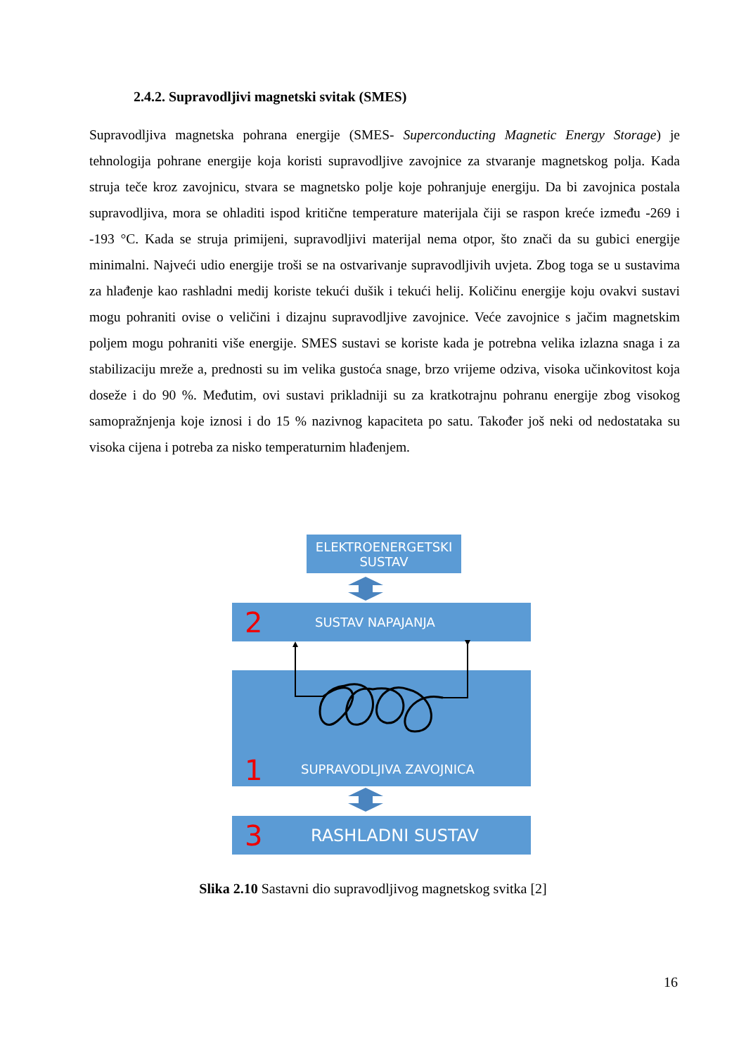2.4.2. Supravodljivi magnetski svitak (SMES)
Supravodljiva magnetska pohrana energije (SMES- Superconducting Magnetic Energy Storage) je tehnologija pohrane energije koja koristi supravodljive zavojnice za stvaranje magnetskog polja. Kada struja teče kroz zavojnicu, stvara se magnetsko polje koje pohranjuje energiju. Da bi zavojnica postala supravodljiva, mora se ohladiti ispod kritične temperature materijala čiji se raspon kreće između -269 i -193 °C. Kada se struja primijeni, supravodljivi materijal nema otpor, što znači da su gubici energije minimalni. Najveći udio energije troši se na ostvarivanje supravodljivih uvjeta. Zbog toga se u sustavima za hlađenje kao rashladni medij koriste tekući dušik i tekući helij. Količinu energije koju ovakvi sustavi mogu pohraniti ovise o veličini i dizajnu supravodljive zavojnice. Veće zavojnice s jačim magnetskim poljem mogu pohraniti više energije. SMES sustavi se koriste kada je potrebna velika izlazna snaga i za stabilizaciju mreže a, prednosti su im velika gustoća snage, brzo vrijeme odziva, visoka učinkovitost koja doseže i do 90 %. Međutim, ovi sustavi prikladniji su za kratkotrajnu pohranu energije zbog visokog samopražnjenja koje iznosi i do 15 % nazivnog kapaciteta po satu. Također još neki od nedostataka su visoka cijena i potreba za nisko temperaturnim hlađenjem.
ELEKTROENERGETSKI
SUSTAV
2 SUSTAV NAPAJANJA
1 SUPRAVODLJIVA ZAVOJNICA
3 RASHLADNI SUSTAV
Slika 2.10 Sastavni dio supravodljivog magnetskog svitka [2]
16